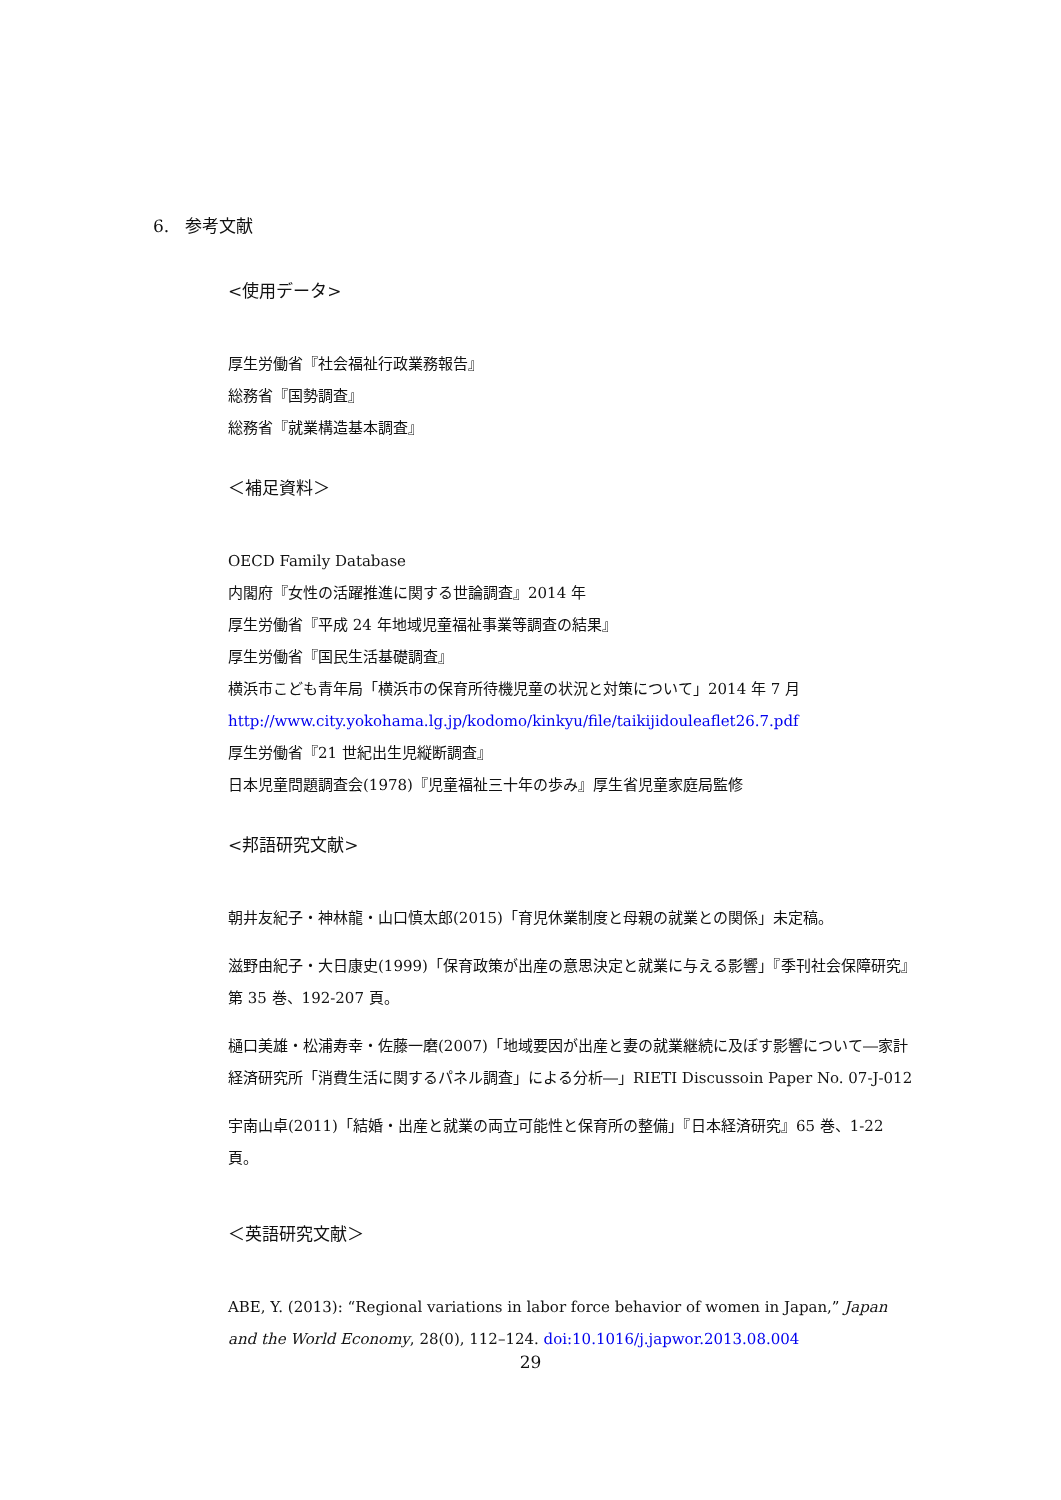6. 参考文献
<使用データ>
厚生労働省『社会福祉行政業務報告』
総務省『国勢調査』
総務省『就業構造基本調査』
＜補足資料＞
OECD Family Database
内閣府『女性の活躍推進に関する世論調査』2014 年
厚生労働省『平成 24 年地域児童福祉事業等調査の結果』
厚生労働省『国民生活基礎調査』
横浜市こども青年局「横浜市の保育所待機児童の状況と対策について」2014 年 7 月
http://www.city.yokohama.lg.jp/kodomo/kinkyu/file/taikijidouleaflet26.7.pdf
厚生労働省『21 世紀出生児縦断調査』
日本児童問題調査会(1978)『児童福祉三十年の歩み』厚生省児童家庭局監修
<邦語研究文献>
朝井友紀子・神林龍・山口慎太郎(2015)「育児休業制度と母親の就業との関係」未定稿。
滋野由紀子・大日康史(1999)「保育政策が出産の意思決定と就業に与える影響」『季刊社会保障研究』第 35 巻、192-207 頁。
樋口美雄・松浦寿幸・佐藤一磨(2007)「地域要因が出産と妻の就業継続に及ぼす影響について―家計経済研究所「消費生活に関するパネル調査」による分析―」RIETI Discussoin Paper No. 07-J-012
宇南山卓(2011)「結婚・出産と就業の両立可能性と保育所の整備」『日本経済研究』65 巻、1-22 頁。
＜英語研究文献＞
ABE, Y. (2013): “Regional variations in labor force behavior of women in Japan,” Japan and the World Economy, 28(0), 112–124. doi:10.1016/j.japwor.2013.08.004
29